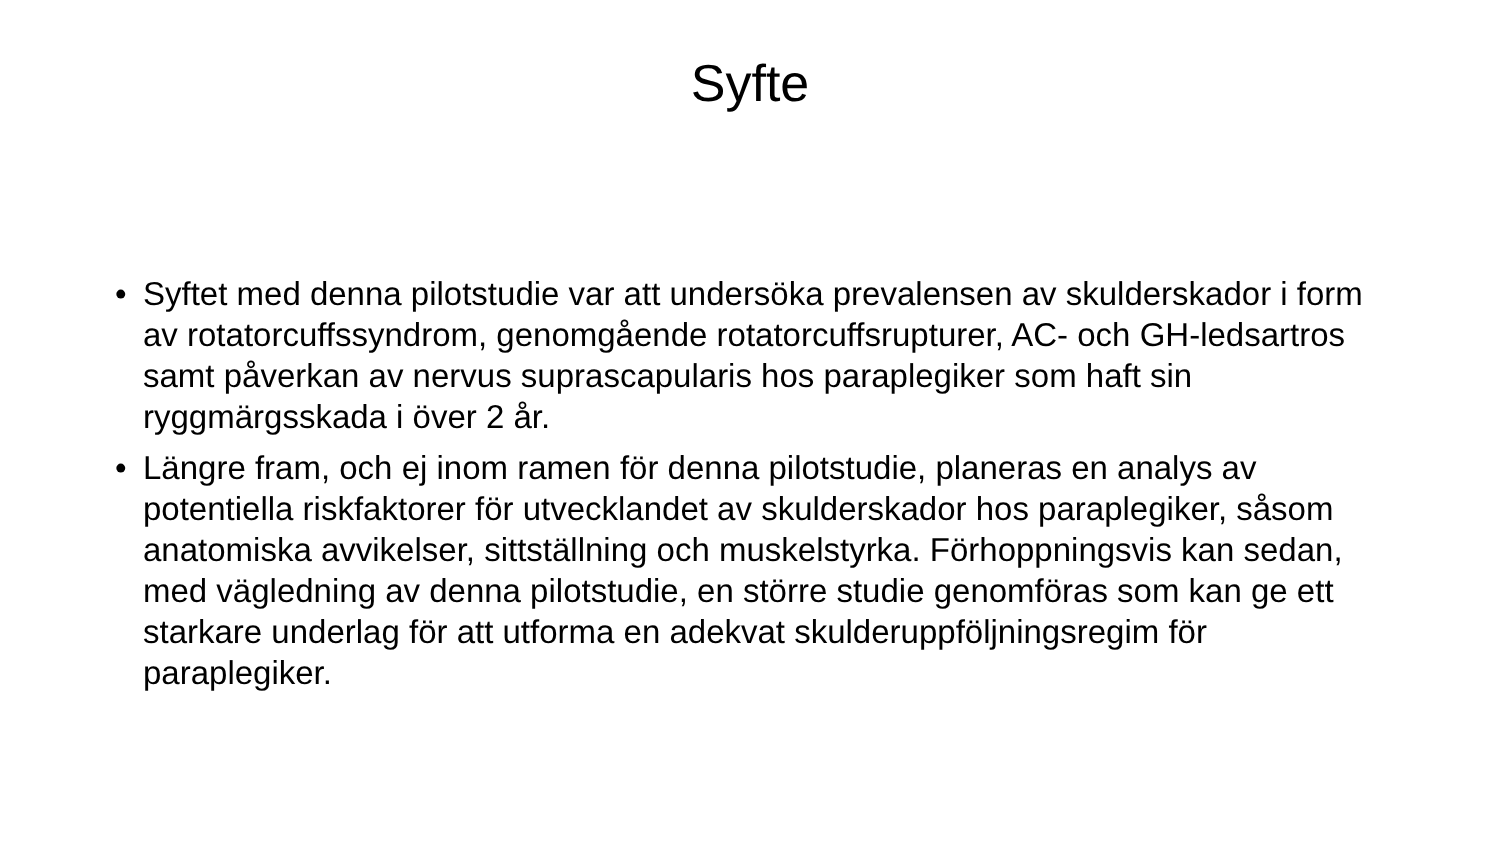Syfte
• Syftet med denna pilotstudie var att undersöka prevalensen av skulderskador i form av rotatorcuffssyndrom, genomgående rotatorcuffsrupturer, AC- och GH-ledsartros samt påverkan av nervus suprascapularis hos paraplegiker som haft sin ryggmärgsskada i över 2 år.
• Längre fram, och ej inom ramen för denna pilotstudie, planeras en analys av potentiella riskfaktorer för utvecklandet av skulderskador hos paraplegiker, såsom anatomiska avvikelser, sittställning och muskelstyrka. Förhoppningsvis kan sedan, med vägledning av denna pilotstudie, en större studie genomföras som kan ge ett starkare underlag för att utforma en adekvat skulderuppföljningsregim för paraplegiker.